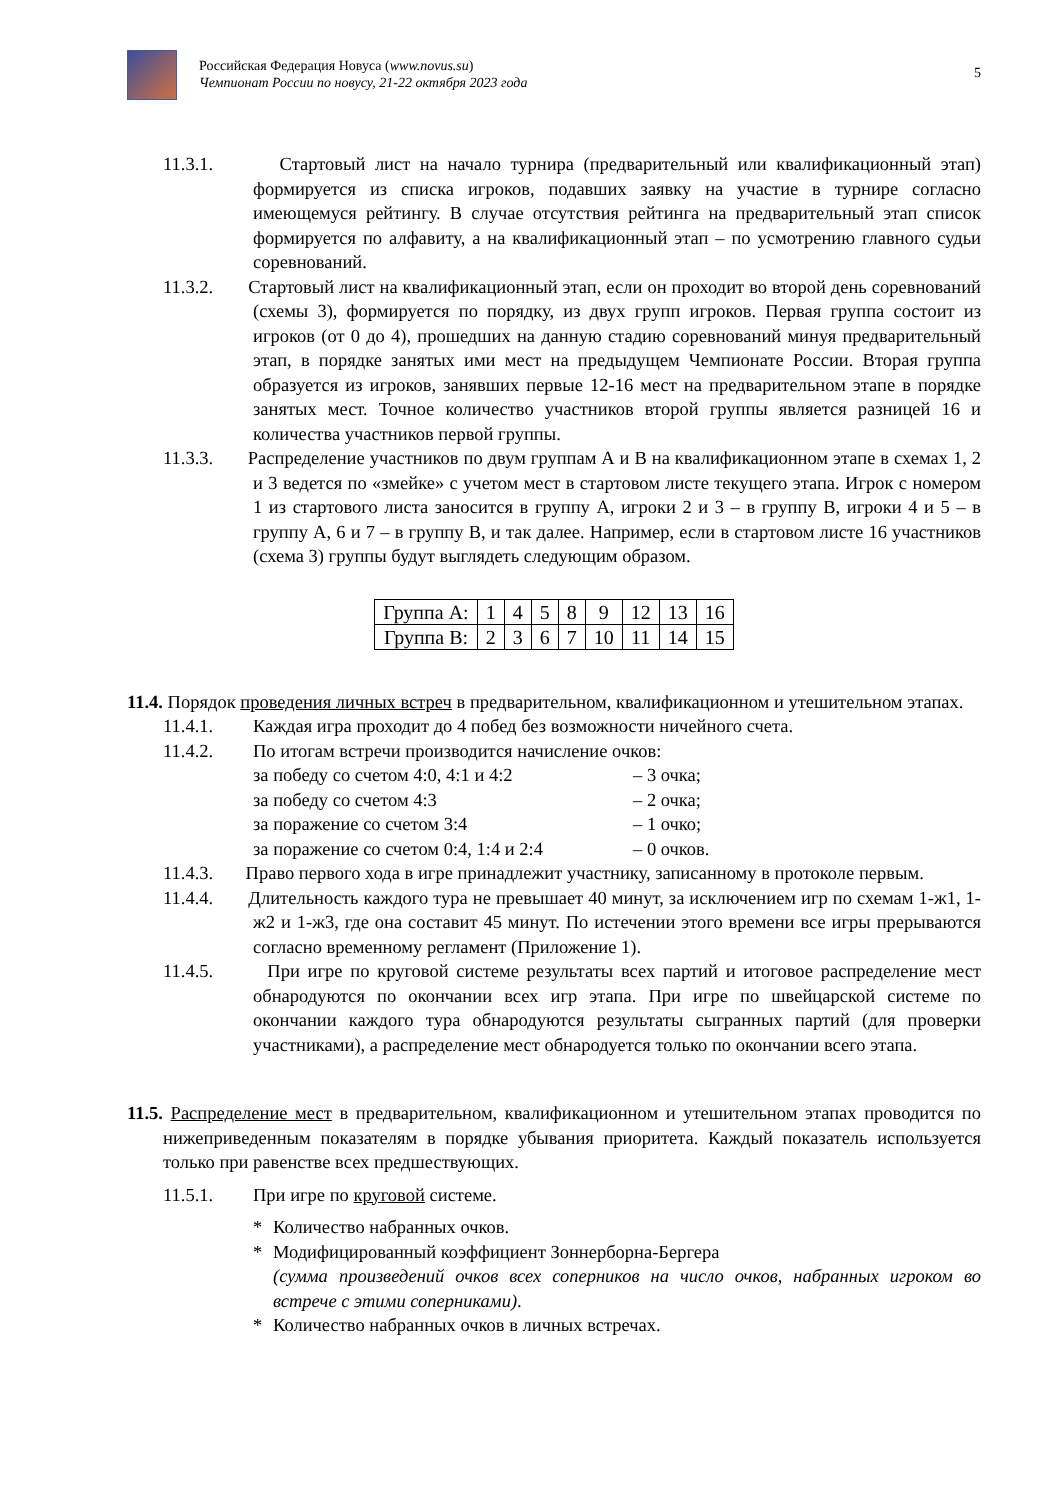Российская Федерация Новуса (www.novus.su)
Чемпионат России по новусу, 21-22 октября 2023 года
5
11.3.1. Стартовый лист на начало турнира (предварительный или квалификационный этап) формируется из списка игроков, подавших заявку на участие в турнире согласно имеющемуся рейтингу. В случае отсутствия рейтинга на предварительный этап список формируется по алфавиту, а на квалификационный этап – по усмотрению главного судьи соревнований.
11.3.2. Стартовый лист на квалификационный этап, если он проходит во второй день соревнований (схемы 3), формируется по порядку, из двух групп игроков. Первая группа состоит из игроков (от 0 до 4), прошедших на данную стадию соревнований минуя предварительный этап, в порядке занятых ими мест на предыдущем Чемпионате России. Вторая группа образуется из игроков, занявших первые 12-16 мест на предварительном этапе в порядке занятых мест. Точное количество участников второй группы является разницей 16 и количества участников первой группы.
11.3.3. Распределение участников по двум группам А и В на квалификационном этапе в схемах 1, 2 и 3 ведется по «змейке» с учетом мест в стартовом листе текущего этапа. Игрок с номером 1 из стартового листа заносится в группу А, игроки 2 и 3 – в группу В, игроки 4 и 5 – в группу А, 6 и 7 – в группу В, и так далее. Например, если в стартовом листе 16 участников (схема 3) группы будут выглядеть следующим образом.
| Группа А: | 1 | 4 | 5 | 8 | 9 | 12 | 13 | 16 |
| Группа В: | 2 | 3 | 6 | 7 | 10 | 11 | 14 | 15 |
11.4. Порядок проведения личных встреч в предварительном, квалификационном и утешительном этапах.
11.4.1. Каждая игра проходит до 4 побед без возможности ничейного счета.
11.4.2. По итогам встречи производится начисление очков:
за победу со счетом 4:0, 4:1 и 4:2 – 3 очка; за победу со счетом 4:3 – 2 очка; за поражение со счетом 3:4 – 1 очко; за поражение со счетом 0:4, 1:4 и 2:4 – 0 очков.
11.4.3. Право первого хода в игре принадлежит участнику, записанному в протоколе первым.
11.4.4. Длительность каждого тура не превышает 40 минут, за исключением игр по схемам 1-ж1, 1-ж2 и 1-ж3, где она составит 45 минут. По истечении этого времени все игры прерываются согласно временному регламент (Приложение 1).
11.4.5. При игре по круговой системе результаты всех партий и итоговое распределение мест обнародуются по окончании всех игр этапа. При игре по швейцарской системе по окончании каждого тура обнародуются результаты сыгранных партий (для проверки участниками), а распределение мест обнародуется только по окончании всего этапа.
11.5. Распределение мест в предварительном, квалификационном и утешительном этапах проводится по нижеприведенным показателям в порядке убывания приоритета. Каждый показатель используется только при равенстве всех предшествующих.
11.5.1. При игре по круговой системе.
*
Количество набранных очков.
*
Модифицированный коэффициент Зоннерборна-Бергера
(сумма произведений очков всех соперников на число очков, набранных игроком во встрече с этими соперниками).
*
Количество набранных очков в личных встречах.